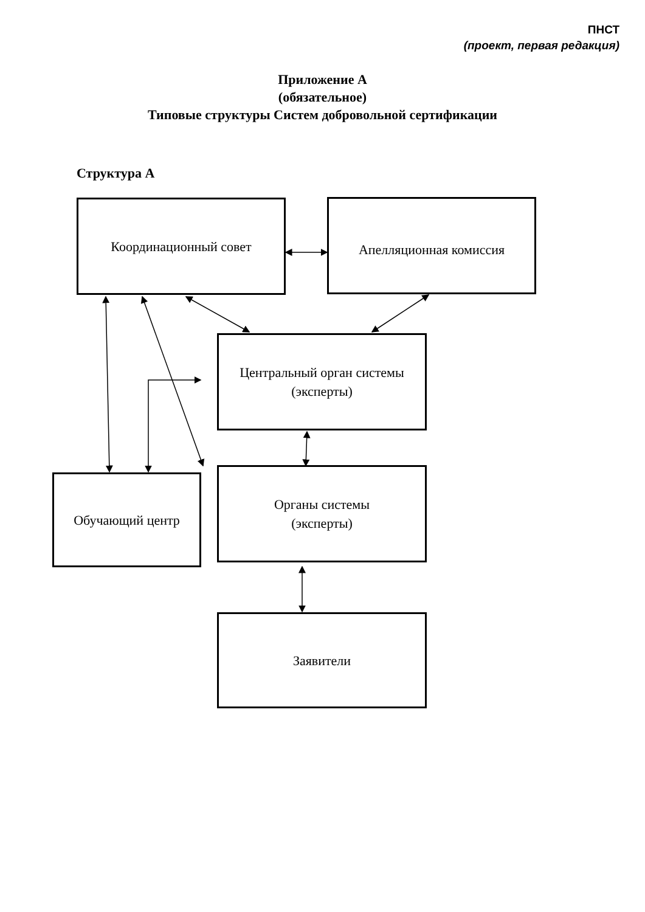ПНСТ
(проект, первая редакция)
Приложение А
(обязательное)
Типовые структуры Систем добровольной сертификации
Структура А
Координационный совет Апелляционная комиссия
Центральный орган системы
(эксперты)
Обучающий центр
Органы системы
(эксперты)
Заявители